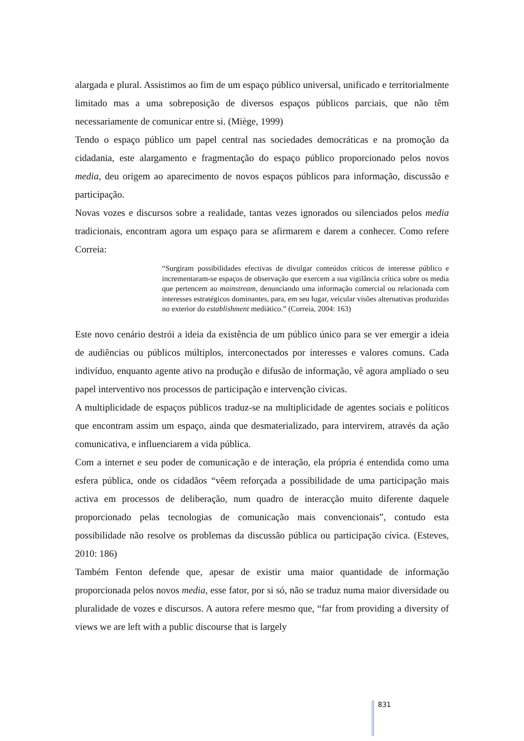alargada e plural. Assistimos ao fim de um espaço público universal, unificado e territorialmente limitado mas a uma sobreposição de diversos espaços públicos parciais, que não têm necessariamente de comunicar entre si. (Miège, 1999)
Tendo o espaço público um papel central nas sociedades democráticas e na promoção da cidadania, este alargamento e fragmentação do espaço público proporcionado pelos novos media, deu origem ao aparecimento de novos espaços públicos para informação, discussão e participação.
Novas vozes e discursos sobre a realidade, tantas vezes ignorados ou silenciados pelos media tradicionais, encontram agora um espaço para se afirmarem e darem a conhecer. Como refere Correia:
“Surgiram possibilidades efectivas de divulgar conteúdos críticos de interesse público e incrementaram-se espaços de observação que exercem a sua vigilância crítica sobre os media que pertencem ao mainstream, denunciando uma informação comercial ou relacionada com interesses estratégicos dominantes, para, em seu lugar, veicular visões alternativas produzidas no exterior do establishment mediático.” (Correia, 2004: 163)
Este novo cenário destrói a ideia da existência de um público único para se ver emergir a ideia de audiências ou públicos múltiplos, interconectados por interesses e valores comuns. Cada indivíduo, enquanto agente ativo na produção e difusão de informação, vê agora ampliado o seu papel interventivo nos processos de participação e intervenção cívicas.
A multiplicidade de espaços públicos traduz-se na multiplicidade de agentes sociais e políticos que encontram assim um espaço, ainda que desmaterializado, para intervirem, através da ação comunicativa, e influenciarem a vida pública.
Com a internet e seu poder de comunicação e de interação, ela própria é entendida como uma esfera pública, onde os cidadãos “vêem reforçada a possibilidade de uma participação mais activa em processos de deliberação, num quadro de interacção muito diferente daquele proporcionado pelas tecnologias de comunicação mais convencionais”, contudo esta possibilidade não resolve os problemas da discussão pública ou participação cívica. (Esteves, 2010: 186)
Também Fenton defende que, apesar de existir uma maior quantidade de informação proporcionada pelos novos media, esse fator, por si só, não se traduz numa maior diversidade ou pluralidade de vozes e discursos. A autora refere mesmo que, “far from providing a diversity of views we are left with a public discourse that is largely
831